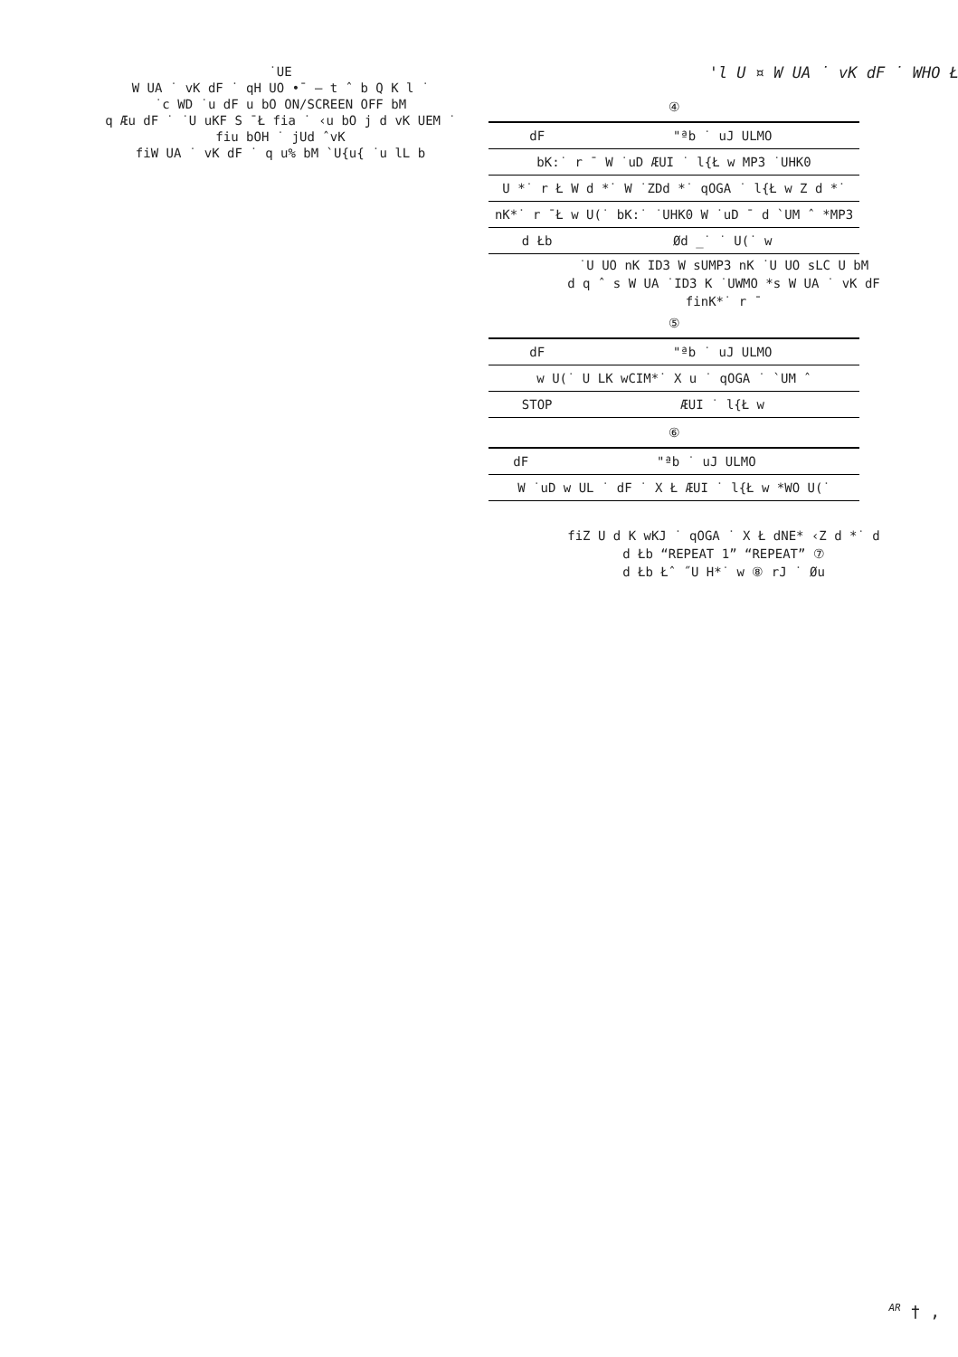˙UE
W UA ˙ vK dF ˙ qH UO •¯ – t ˆ b Q K l ˙
˙c WD ˙u dF u bO ON/SCREEN OFF bM
q Æu dF ˙ ˙U uKF S ¯Ł fia ˙ ‹u bO j d vK UEM ˙
fiu bOH ˙ jUd ˆvK
fiW UA ˙ vK dF ˙ q u% bM `U{u{ ˙u lL b
'l U ¤ W UA ˙ vK dF ˙ WHO Ł
④
| dF | "ªb ˙ uJ ULMO |
| bK:˙ r ¯ W ˙uD ÆUI ˙ l{Ł w MP3 ˙UHK0 | |
| U *˙ r Ł W d *˙ W ˙ZDd *˙ qOGA ˙ l{Ł w Z d *˙ | |
| nK*˙ r ¯Ł w U(˙ bK:˙ ˙UHK0 W ˙uD ¯ d `UM ˆ *MP3 | |
| d Łb | Ød _˙ ˙ U(˙ w |
˙U UO nK ID3 W sUMP3 nK ˙U UO sLC U bM
d q ˆ s W UA ˙ID3 K ˙UWMO *s W UA ˙ vK dF
finK*˙ r ¯
⑤
| dF | "ªb ˙ uJ ULMO |
| w U(˙ U LK wCIM*˙ X u ˙ qOGA ˙ `UM ˆ | |
| STOP | ÆUI ˙ l{Ł w |
⑥
| dF | "ªb ˙ uJ ULMO |
| W ˙uD w UL ˙ dF ˙ X Ł ÆUI ˙ l{Ł w *WO U(˙ | |
fiZ U d K wKJ ˙ qOGA ˙ X Ł dNE* ‹Z d *˙ d
d Łb “REPEAT 1” “REPEAT” ⑦
d Łb Łˆ ˝U H*˙ w ⑧ rJ ˙ Øu
<sup>AR</sup> † ,